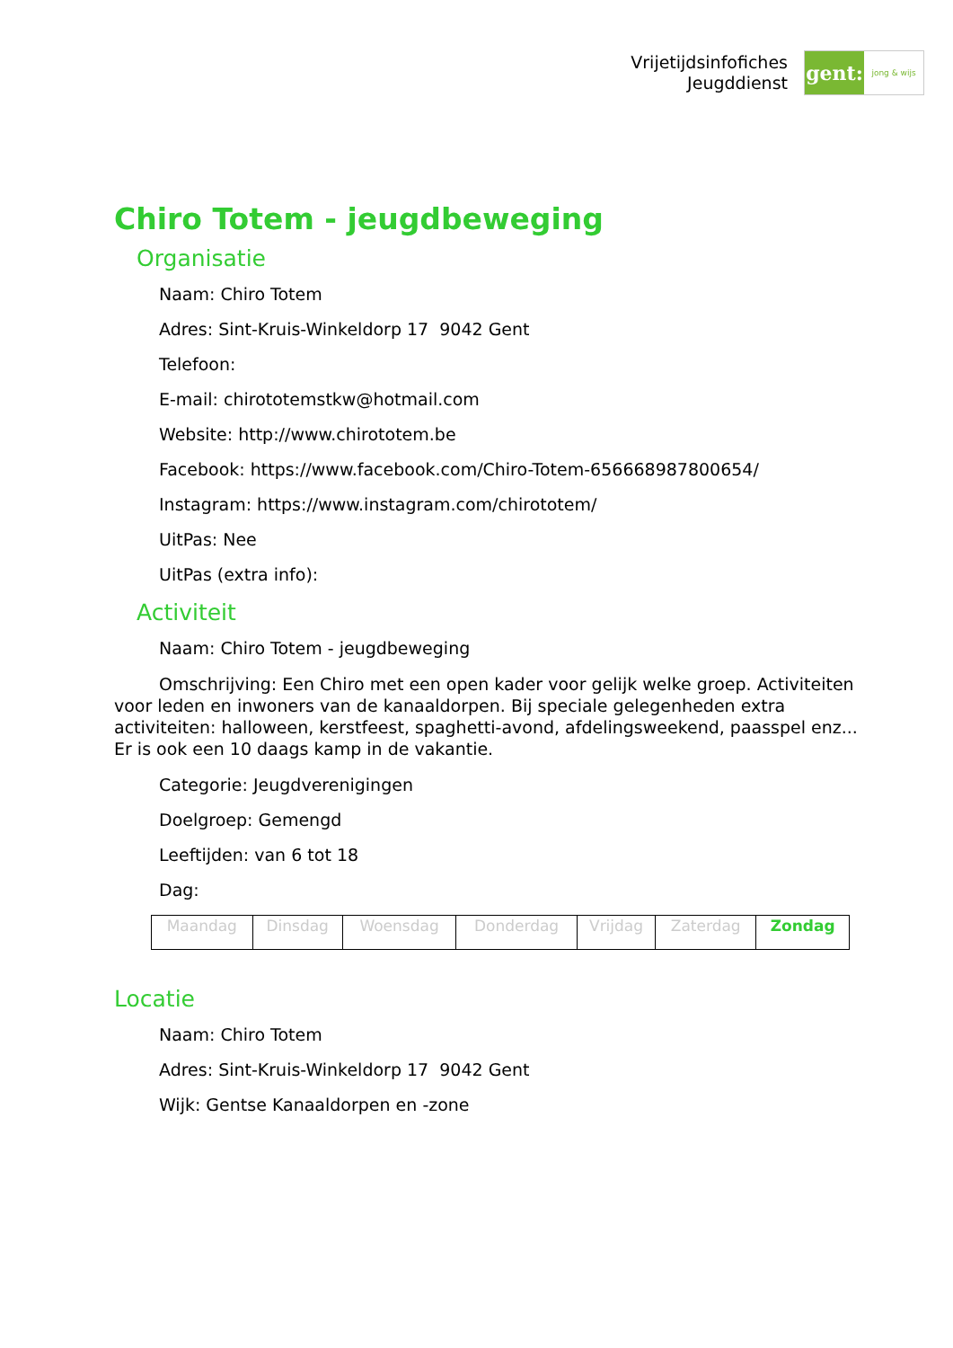Vrijetijdsinfofiches
Jeugddienst
gent:
jong & wijs
Chiro Totem - jeugdbeweging
Organisatie
Naam: Chiro Totem
Adres: Sint-Kruis-Winkeldorp 17 9042 Gent
Telefoon:
E-mail: chirototemstkw@hotmail.com
Website: http://www.chirototem.be
Facebook: https://www.facebook.com/Chiro-Totem-656668987800654/
Instagram: https://www.instagram.com/chirototem/
UitPas: Nee
UitPas (extra info):
Activiteit
Naam: Chiro Totem - jeugdbeweging
Omschrijving: Een Chiro met een open kader voor gelijk welke groep. Activiteiten voor leden en inwoners van de kanaaldorpen. Bij speciale gelegenheden extra activiteiten: halloween, kerstfeest, spaghetti-avond, afdelingsweekend, paasspel enz... Er is ook een 10 daags kamp in de vakantie.
Categorie: Jeugdverenigingen
Doelgroep: Gemengd
Leeftijden: van 6 tot 18
Dag:
| Maandag | Dinsdag | Woensdag | Donderdag | Vrijdag | Zaterdag | Zondag |
Locatie
Naam: Chiro Totem
Adres: Sint-Kruis-Winkeldorp 17 9042 Gent
Wijk: Gentse Kanaaldorpen en -zone